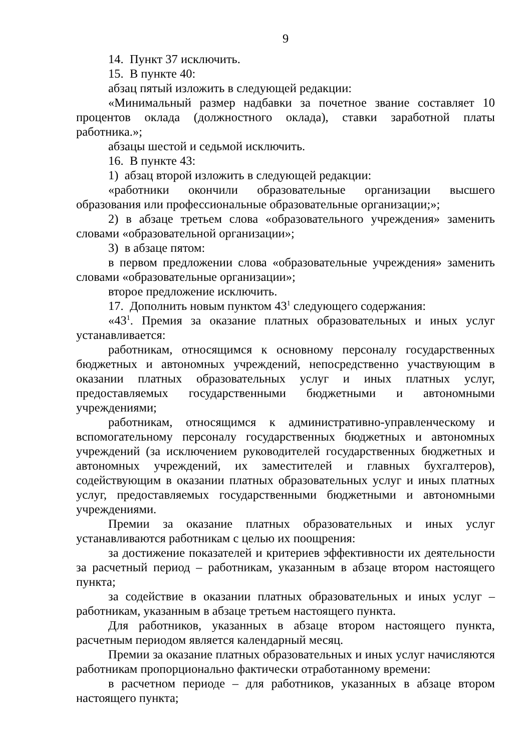9
14. Пункт 37 исключить.
15. В пункте 40:
абзац пятый изложить в следующей редакции:
«Минимальный размер надбавки за почетное звание составляет 10 процентов оклада (должностного оклада), ставки заработной платы работника.»;
абзацы шестой и седьмой исключить.
16. В пункте 43:
1) абзац второй изложить в следующей редакции:
«работники окончили образовательные организации высшего образования или профессиональные образовательные организации;»;
2) в абзаце третьем слова «образовательного учреждения» заменить словами «образовательной организации»;
3) в абзаце пятом:
в первом предложении слова «образовательные учреждения» заменить словами «образовательные организации»;
второе предложение исключить.
17. Дополнить новым пунктом 43<sup>1</sup> следующего содержания:
«43<sup>1</sup>. Премия за оказание платных образовательных и иных услуг устанавливается:
работникам, относящимся к основному персоналу государственных бюджетных и автономных учреждений, непосредственно участвующим в оказании платных образовательных услуг и иных платных услуг, предоставляемых государственными бюджетными и автономными учреждениями;
работникам, относящимся к административно-управленческому и вспомогательному персоналу государственных бюджетных и автономных учреждений (за исключением руководителей государственных бюджетных и автономных учреждений, их заместителей и главных бухгалтеров), содействующим в оказании платных образовательных услуг и иных платных услуг, предоставляемых государственными бюджетными и автономными учреждениями.
Премии за оказание платных образовательных и иных услуг устанавливаются работникам с целью их поощрения:
за достижение показателей и критериев эффективности их деятельности за расчетный период – работникам, указанным в абзаце втором настоящего пункта;
за содействие в оказании платных образовательных и иных услуг – работникам, указанным в абзаце третьем настоящего пункта.
Для работников, указанных в абзаце втором настоящего пункта, расчетным периодом является календарный месяц.
Премии за оказание платных образовательных и иных услуг начисляются работникам пропорционально фактически отработанному времени:
в расчетном периоде – для работников, указанных в абзаце втором настоящего пункта;